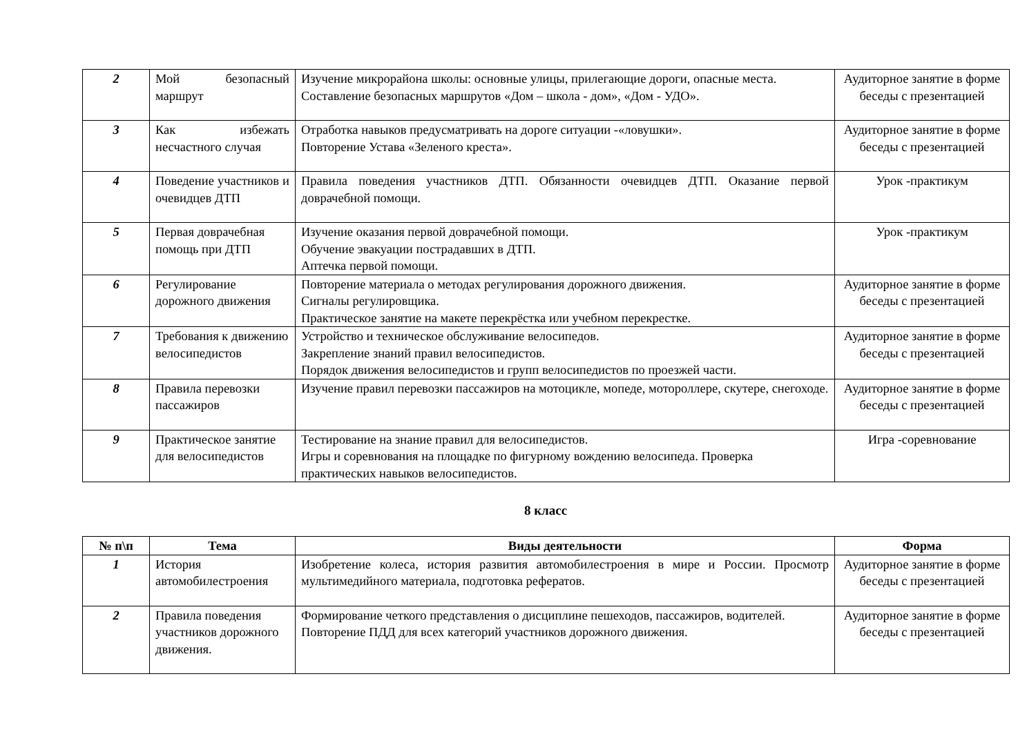| 2 | Мой безопасный маршрут | Изучение микрорайона школы: основные улицы, прилегающие дороги, опасные места. Составление безопасных маршрутов «Дом – школа - дом», «Дом - УДО». | Аудиторное занятие в форме беседы с презентацией |
| 3 | Как избежать несчастного случая | Отработка навыков предусматривать на дороге ситуации -«ловушки». Повторение Устава «Зеленого креста». | Аудиторное занятие в форме беседы с презентацией |
| 4 | Поведение участников и очевидцев ДТП | Правила поведения участников ДТП. Обязанности очевидцев ДТП. Оказание первой доврачебной помощи. | Урок -практикум |
| 5 | Первая доврачебная помощь при ДТП | Изучение оказания первой доврачебной помощи. Обучение эвакуации пострадавших в ДТП. Аптечка первой помощи. | Урок -практикум |
| 6 | Регулирование дорожного движения | Повторение материала о методах регулирования дорожного движения. Сигналы регулировщика. Практическое занятие на макете перекрёстка или учебном перекрестке. | Аудиторное занятие в форме беседы с презентацией |
| 7 | Требования к движению велосипедистов | Устройство и техническое обслуживание велосипедов. Закрепление знаний правил велосипедистов. Порядок движения велосипедистов и групп велосипедистов по проезжей части. | Аудиторное занятие в форме беседы с презентацией |
| 8 | Правила перевозки пассажиров | Изучение правил перевозки пассажиров на мотоцикле, мопеде, мотороллере, скутере, снегоходе. | Аудиторное занятие в форме беседы с презентацией |
| 9 | Практическое занятие для велосипедистов | Тестирование на знание правил для велосипедистов. Игры и соревнования на площадке по фигурному вождению велосипеда. Проверка практических навыков велосипедистов. | Игра -соревнование |
8 класс
| № п\п | Тема | Виды деятельности | Форма |
| --- | --- | --- | --- |
| 1 | История автомобилестроения | Изобретение колеса, история развития автомобилестроения в мире и России. Просмотр мультимедийного материала, подготовка рефератов. | Аудиторное занятие в форме беседы с презентацией |
| 2 | Правила поведения участников дорожного движения. | Формирование четкого представления о дисциплине пешеходов, пассажиров, водителей. Повторение ПДД для всех категорий участников дорожного движения. | Аудиторное занятие в форме беседы с презентацией |